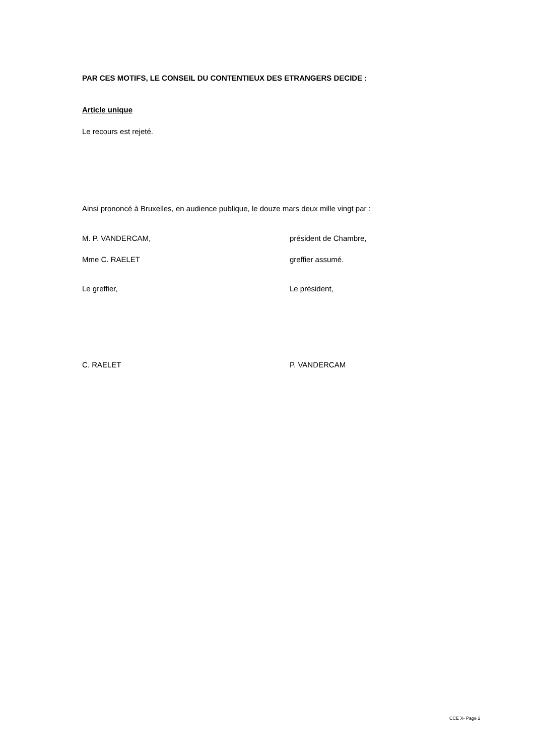PAR CES MOTIFS, LE CONSEIL DU CONTENTIEUX DES ETRANGERS DECIDE :
Article unique
Le recours est rejeté.
Ainsi prononcé à Bruxelles, en audience publique, le douze mars deux mille vingt par :
M. P. VANDERCAM, président de Chambre,
Mme C. RAELET greffier assumé.
Le greffier, Le président,
C. RAELET P. VANDERCAM
CCE X- Page 2